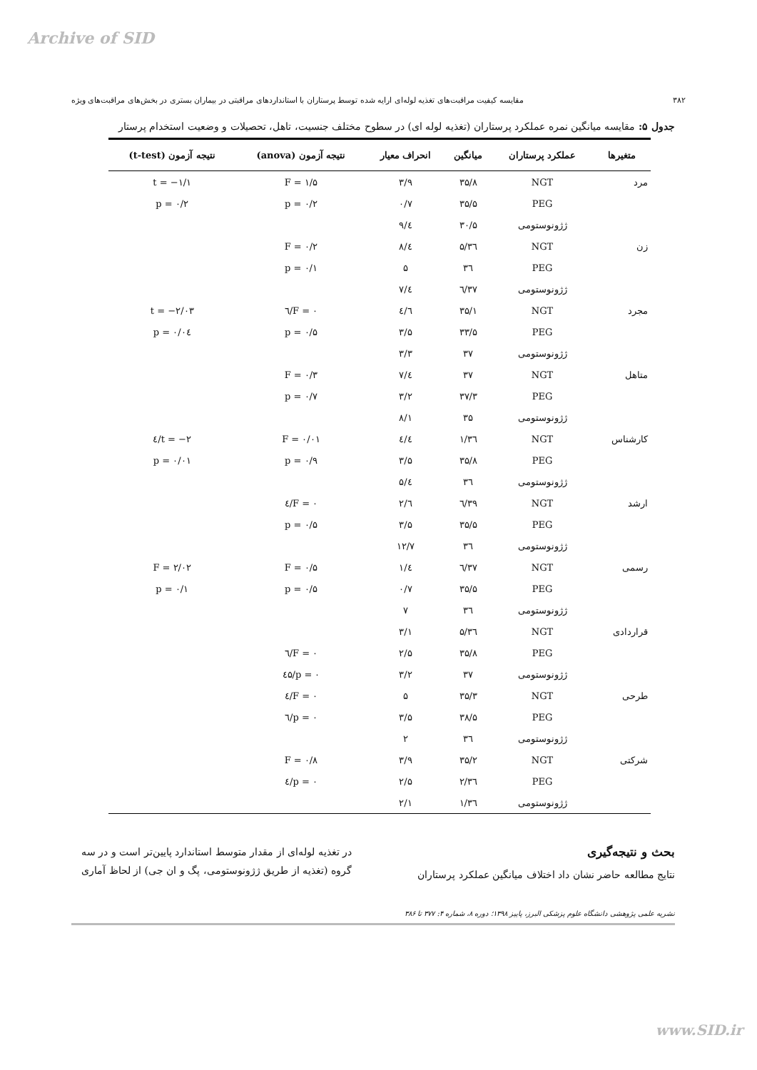Archive of SID
۳۸۲ مقایسه کیفیت مراقبت‌های تغذیه لوله‌ای ارایه شده توسط پرستاران با استانداردهای مراقبتی در بیماران بستری در بخش‌های مراقبت‌های ویژه
جدول ۵: مقایسه میانگین نمره عملکرد پرستاران (تغذیه لوله ای) در سطوح مختلف جنسیت، تاهل، تحصیلات و وضعیت استخدام پرستار
| متغیرها | عملکرد پرستاران | میانگین | انحراف معیار | نتیجه آزمون (anova) | نتیجه آزمون (t-test) |
| --- | --- | --- | --- | --- | --- |
| مرد | NGT | ۳۵/۸ | ۳/۹ | F = ۱/۵ | t = −۱/۱ |
| | PEG | ۳۵/۵ | ۰/۷ | p = ۰/۲ | p = ۰/۲ |
| | ژژونوستومی | ۳۰/۵ | ٤/۹ | | |
| زن | NGT | ۳٦/۵ | ٤/۸ | F = ۰/۲ | |
| | PEG | ۳٦ | ۵ | p = ۰/۱ | |
| | ژژونوستومی | ۳۷/٦ | ٤/۷ | | |
| مجرد | NGT | ۳۵/۱ | ٤/٦ | F = ۰/٦ | t = −۲/۰۳ |
| | PEG | ۳۳/۵ | ۳/۵ | p = ۰/۵ | p = ۰/۰٤ |
| | ژژونوستومی | ۳۷ | ۳/۳ | | |
| متاهل | NGT | ۳۷ | ٤/۷ | F = ۰/۳ | |
| | PEG | ۳۷/۳ | ۳/۲ | p = ۰/۷ | |
| | ژژونوستومی | ۳۵ | ۸/۱ | | |
| کارشناس | NGT | ۳٦/۱ | ٤/٤ | F = ۰/۰۱ | t = −۲/٤ |
| | PEG | ۳۵/۸ | ۳/۵ | p = ۰/۹ | p = ۰/۰۱ |
| | ژژونوستومی | ۳٦ | ٤/۵ | | |
| ارشد | NGT | ۳۹/٦ | ٦/۲ | F = ۰/٤ | |
| | PEG | ۳۵/۵ | ۳/۵ | p = ۰/۵ | |
| | ژژونوستومی | ۳٦ | ۱۲/۷ | | |
| رسمی | NGT | ۳۷/٦ | ٤/۱ | F = ۰/۵ | F = ۲/۰۲ |
| | PEG | ۳۵/۵ | ۰/۷ | p = ۰/۵ | p = ۰/۱ |
| | ژژونوستومی | ۳٦ | ۷ | | |
| قراردادی | NGT | ۳٦/۵ | ۳/۱ | | |
| | PEG | ۳۵/۸ | ۲/۵ | F = ۰/٦ | |
| | ژژونوستومی | ۳۷ | ۳/۲ | p = ۰/٤۵ | |
| طرحی | NGT | ۳۵/۳ | ۵ | F = ۰/٤ | |
| | PEG | ۳۸/۵ | ۳/۵ | p = ۰/٦ | |
| | ژژونوستومی | ۳٦ | ۲ | | |
| شرکتی | NGT | ۳۵/۲ | ۳/۹ | F = ۰/۸ | |
| | PEG | ۳٦/۲ | ۲/۵ | p = ۰/٤ | |
| | ژژونوستومی | ۳٦/۱ | ۲/۱ | | |
بحث و نتیجه‌گیری
نتایج مطالعه حاضر نشان داد اختلاف میانگین عملکرد پرستاران
در تغذیه لوله‌ای از مقدار متوسط استاندارد پایین‌تر است و در سه گروه (تغذیه از طریق ژژونوستومی، پگ و ان جی) از لحاظ آماری
نشریه علمی پژوهشی دانشگاه علوم پزشکی البرز، پاییز ۱۳۹۸؛ دوره ۸، شماره ۴: ۳۷۷ تا ۳۸۶
www.SID.ir